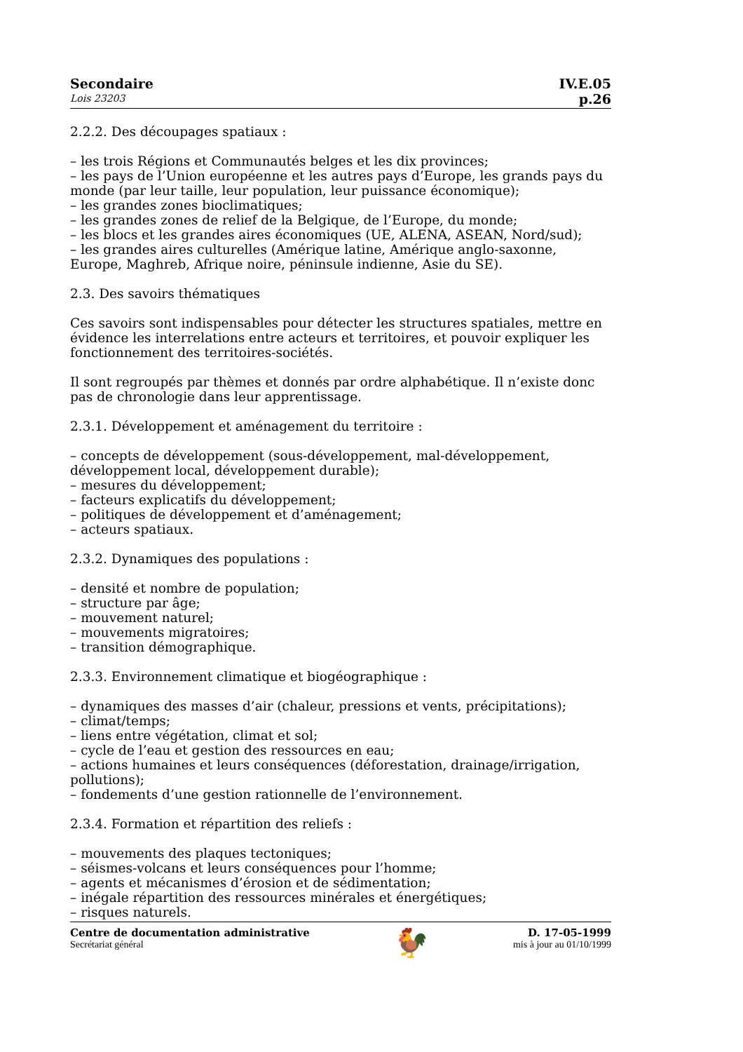Secondaire
Lois 23203
IV.E.05
p.26
2.2.2. Des découpages spatiaux :
– les trois Régions et Communautés belges et les dix provinces;
– les pays de l’Union européenne et les autres pays d’Europe, les grands pays du monde (par leur taille, leur population, leur puissance économique);
– les grandes zones bioclimatiques;
– les grandes zones de relief de la Belgique, de l’Europe, du monde;
– les blocs et les grandes aires économiques (UE, ALENA, ASEAN, Nord/sud);
– les grandes aires culturelles (Amérique latine, Amérique anglo-saxonne, Europe, Maghreb, Afrique noire, péninsule indienne, Asie du SE).
2.3. Des savoirs thématiques
Ces savoirs sont indispensables pour détecter les structures spatiales, mettre en évidence les interrelations entre acteurs et territoires, et pouvoir expliquer les fonctionnement des territoires-sociétés.
Il sont regroupés par thèmes et donnés par ordre alphabétique. Il n’existe donc pas de chronologie dans leur apprentissage.
2.3.1. Développement et aménagement du territoire :
– concepts de développement (sous-développement, mal-développement, développement local, développement durable);
– mesures du développement;
– facteurs explicatifs du développement;
– politiques de développement et d’aménagement;
– acteurs spatiaux.
2.3.2. Dynamiques des populations :
– densité et nombre de population;
– structure par âge;
– mouvement naturel;
– mouvements migratoires;
– transition démographique.
2.3.3. Environnement climatique et biogéographique :
– dynamiques des masses d’air (chaleur, pressions et vents, précipitations);
– climat/temps;
– liens entre végétation, climat et sol;
– cycle de l’eau et gestion des ressources en eau;
– actions humaines et leurs conséquences (déforestation, drainage/irrigation, pollutions);
– fondements d’une gestion rationnelle de l’environnement.
2.3.4. Formation et répartition des reliefs :
– mouvements des plaques tectoniques;
– séismes-volcans et leurs conséquences pour l’homme;
– agents et mécanismes d’érosion et de sédimentation;
– inégale répartition des ressources minérales et énergétiques;
– risques naturels.
Centre de documentation administrative
Secrétariat général
🐓
D. 17-05-1999
mis à jour au 01/10/1999